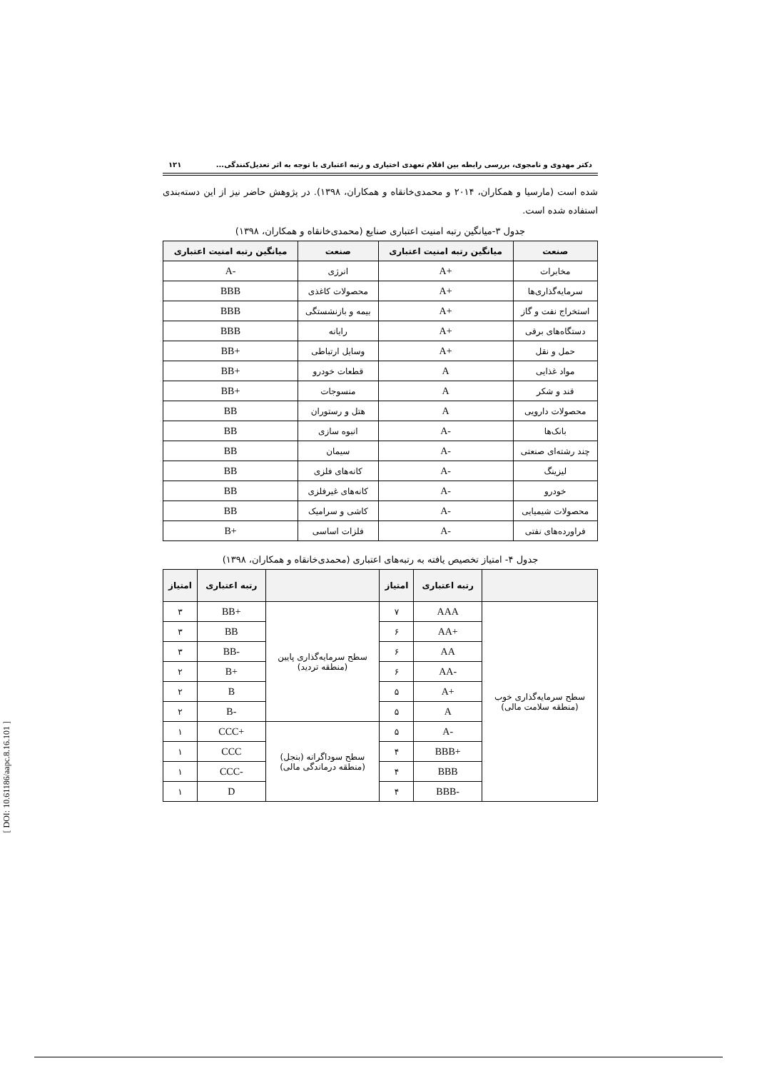دکتر مهدوی و نامجوی، بررسی رابطه بین اقلام تعهدی اختیاری و رتبه اعتباری با توجه به اثر تعدیل‌کنندگی... ۱۲۱
شده است (مارسیا و همکاران، ۲۰۱۴ و محمدی‌خانقاه و همکاران، ۱۳۹۸). در پژوهش حاضر نیز از این دسته‌بندی استفاده شده است.
جدول ۳-میانگین رتبه امنیت اعتباری صنایع (محمدی‌خانقاه و همکاران، ۱۳۹۸)
| صنعت | میانگین رتبه امنیت اعتباری | صنعت | میانگین رتبه امنیت اعتباری |
| --- | --- | --- | --- |
| مخابرات | A+ | انرژی | A- |
| سرمایه‌گذاری‌ها | A+ | محصولات کاغذی | BBB |
| استخراج نفت و گاز | A+ | بیمه و بازنشستگی | BBB |
| دستگاه‌های برقی | A+ | رایانه | BBB |
| حمل و نقل | A+ | وسایل ارتباطی | BB+ |
| مواد غذایی | A | قطعات خودرو | BB+ |
| قند و شکر | A | منسوجات | BB+ |
| محصولات دارویی | A | هتل و رستوران | BB |
| بانک‌ها | A- | انبوه سازی | BB |
| چند رشته‌ای صنعتی | A- | سیمان | BB |
| لیزینگ | A- | کانه‌های فلزی | BB |
| خودرو | A- | کانه‌های غیرفلزی | BB |
| محصولات شیمیایی | A- | کاشی و سرامیک | BB |
| فراورده‌های نفتی | A- | فلزات اساسی | B+ |
جدول ۴- امتیاز تخصیص یافته به رتبه‌های اعتباری (محمدی‌خانقاه و همکاران، ۱۳۹۸)
| | رتبه اعتباری | امتیاز | | رتبه اعتباری | امتیاز |
| --- | --- | --- | --- | --- | --- |
| سطح سرمایه‌گذاری خوب (منطقه سلامت مالی) | AAA | ۷ | سطح سرمایه‌گذاری پایین (منطقه تردید) | BB+ | ۳ |
| | AA+ | ۶ | | BB | ۳ |
| | AA | ۶ | | BB- | ۳ |
| | AA- | ۶ | | B+ | ۲ |
| | A+ | ۵ | | B | ۲ |
| | A | ۵ | | B- | ۲ |
| | A- | ۵ | سطح سوداگرانه (بنجل) (منطقه درماندگی مالی) | CCC+ | ۱ |
| | BBB+ | ۴ | | CCC | ۱ |
| | BBB | ۴ | | CCC- | ۱ |
| | BBB- | ۴ | | D | ۱ |
[ DOI: 10.61186/aapc.8.16.101 ]